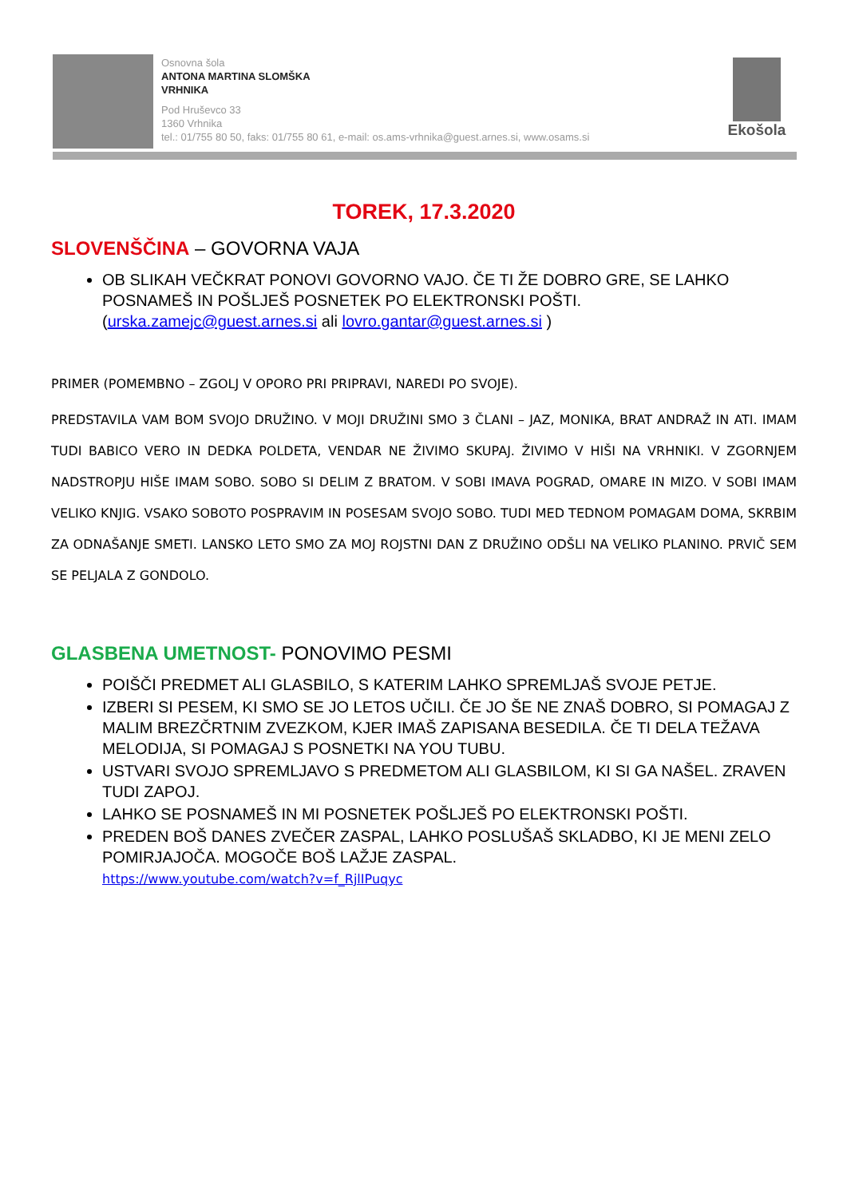Osnovna šola
ANTONA MARTINA SLOMŠKA
VRHNIKA
Pod Hruševco 33
1360 Vrhnika
tel.: 01/755 80 50, faks: 01/755 80 61, e-mail: os.ams-vrhnika@guest.arnes.si, www.osams.si
Ekošola
TOREK, 17.3.2020
SLOVENŠČINA – GOVORNA VAJA
OB SLIKAH VEČKRAT PONOVI GOVORNO VAJO. ČE TI ŽE DOBRO GRE, SE LAHKO POSNAMEŠ IN POŠLJEŠ POSNETEK PO ELEKTRONSKI POŠTI. (urska.zamejc@guest.arnes.si ali lovro.gantar@guest.arnes.si )
PRIMER (POMEMBNO – ZGOLJ V OPORO PRI PRIPRAVI, NAREDI PO SVOJE).
PREDSTAVILA VAM BOM SVOJO DRUŽINO. V MOJI DRUŽINI SMO 3 ČLANI – JAZ, MONIKA, BRAT ANDRAŽ IN ATI. IMAM TUDI BABICO VERO IN DEDKA POLDETA, VENDAR NE ŽIVIMO SKUPAJ. ŽIVIMO V HIŠI NA VRHNIKI. V ZGORNJEM NADSTROPJU HIŠE IMAM SOBO. SOBO SI DELIM Z BRATOM. V SOBI IMAVA POGRAD, OMARE IN MIZO. V SOBI IMAM VELIKO KNJIG. VSAKO SOBOTO POSPRAVIM IN POSESAM SVOJO SOBO. TUDI MED TEDNOM POMAGAM DOMA, SKRBIM ZA ODNAŠANJE SMETI. LANSKO LETO SMO ZA MOJ ROJSTNI DAN Z DRUŽINO ODŠLI NA VELIKO PLANINO. PRVIČ SEM SE PELJALA Z GONDOLO.
GLASBENA UMETNOST- PONOVIMO PESMI
POIŠČI PREDMET ALI GLASBILO, S KATERIM LAHKO SPREMLJAŠ SVOJE PETJE.
IZBERI SI PESEM, KI SMO SE JO LETOS UČILI. ČE JO ŠE NE ZNAŠ DOBRO, SI POMAGAJ Z MALIM BREZČRTNIM ZVEZKOM, KJER IMAŠ ZAPISANA BESEDILA. ČE TI DELA TEŽAVA MELODIJA, SI POMAGAJ S POSNETKI NA YOU TUBU.
USTVARI SVOJO SPREMLJAVO S PREDMETOM ALI GLASBILOM, KI SI GA NAŠEL. ZRAVEN TUDI ZAPOJ.
LAHKO SE POSNAMEŠ IN MI POSNETEK POŠLJEŠ PO ELEKTRONSKI POŠTI.
PREDEN BOŠ DANES ZVEČER ZASPAL, LAHKO POSLUŠAŠ SKLADBO, KI JE MENI ZELO POMIRJAJOČA. MOGOČE BOŠ LAŽJE ZASPAL.
https://www.youtube.com/watch?v=f_RjlIPuqyc